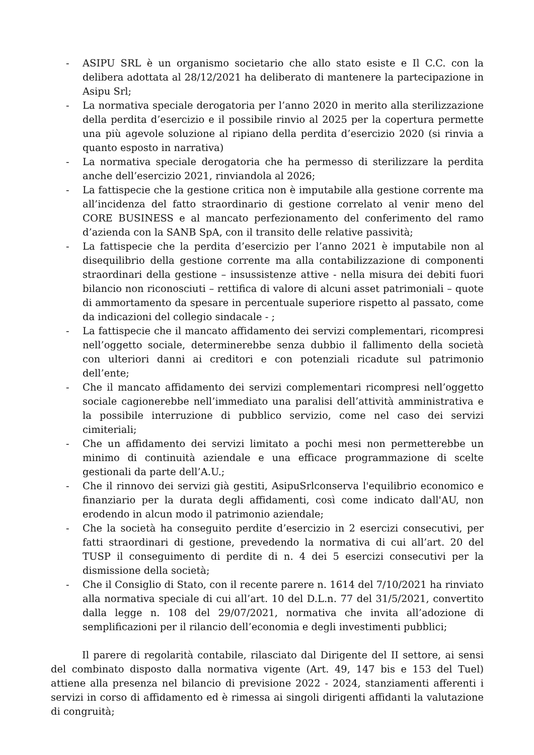- ASIPU SRL è un organismo societario che allo stato esiste e Il C.C. con la delibera adottata al 28/12/2021 ha deliberato di mantenere la partecipazione in Asipu Srl;
- La normativa speciale derogatoria per l’anno 2020 in merito alla sterilizzazione della perdita d’esercizio e il possibile rinvio al 2025 per la copertura permette una più agevole soluzione al ripiano della perdita d’esercizio 2020 (si rinvia a quanto esposto in narrativa)
- La normativa speciale derogatoria che ha permesso di sterilizzare la perdita anche dell’esercizio 2021, rinviandola al 2026;
- La fattispecie che la gestione critica non è imputabile alla gestione corrente ma all’incidenza del fatto straordinario di gestione correlato al venir meno del CORE BUSINESS e al mancato perfezionamento del conferimento del ramo d’azienda con la SANB SpA, con il transito delle relative passività;
- La fattispecie che la perdita d’esercizio per l’anno 2021 è imputabile non al disequilibrio della gestione corrente ma alla contabilizzazione di componenti straordinari della gestione – insussistenze attive - nella misura dei debiti fuori bilancio non riconosciuti – rettifica di valore di alcuni asset patrimoniali – quote di ammortamento da spesare in percentuale superiore rispetto al passato, come da indicazioni del collegio sindacale - ;
- La fattispecie che il mancato affidamento dei servizi complementari, ricompresi nell’oggetto sociale, determinerebbe senza dubbio il fallimento della società con ulteriori danni ai creditori e con potenziali ricadute sul patrimonio dell’ente;
- Che il mancato affidamento dei servizi complementari ricompresi nell’oggetto sociale cagionerebbe nell’immediato una paralisi dell’attività amministrativa e la possibile interruzione di pubblico servizio, come nel caso dei servizi cimiteriali;
- Che un affidamento dei servizi limitato a pochi mesi non permetterebbe un minimo di continuità aziendale e una efficace programmazione di scelte gestionali da parte dell’A.U.;
- Che il rinnovo dei servizi già gestiti, AsipuSrlconserva l'equilibrio economico e finanziario per la durata degli affidamenti, così come indicato dall'AU, non erodendo in alcun modo il patrimonio aziendale;
- Che la società ha conseguito perdite d’esercizio in 2 esercizi consecutivi, per fatti straordinari di gestione, prevedendo la normativa di cui all’art. 20 del TUSP il conseguimento di perdite di n. 4 dei 5 esercizi consecutivi per la dismissione della società;
- Che il Consiglio di Stato, con il recente parere n. 1614 del 7/10/2021 ha rinviato alla normativa speciale di cui all’art. 10 del D.L.n. 77 del 31/5/2021, convertito dalla legge n. 108 del 29/07/2021, normativa che invita all’adozione di semplificazioni per il rilancio dell’economia e degli investimenti pubblici;
Il parere di regolarità contabile, rilasciato dal Dirigente del II settore, ai sensi del combinato disposto dalla normativa vigente (Art. 49, 147 bis e 153 del Tuel) attiene alla presenza nel bilancio di previsione 2022 - 2024, stanziamenti afferenti i servizi in corso di affidamento ed è rimessa ai singoli dirigenti affidanti la valutazione di congruità;